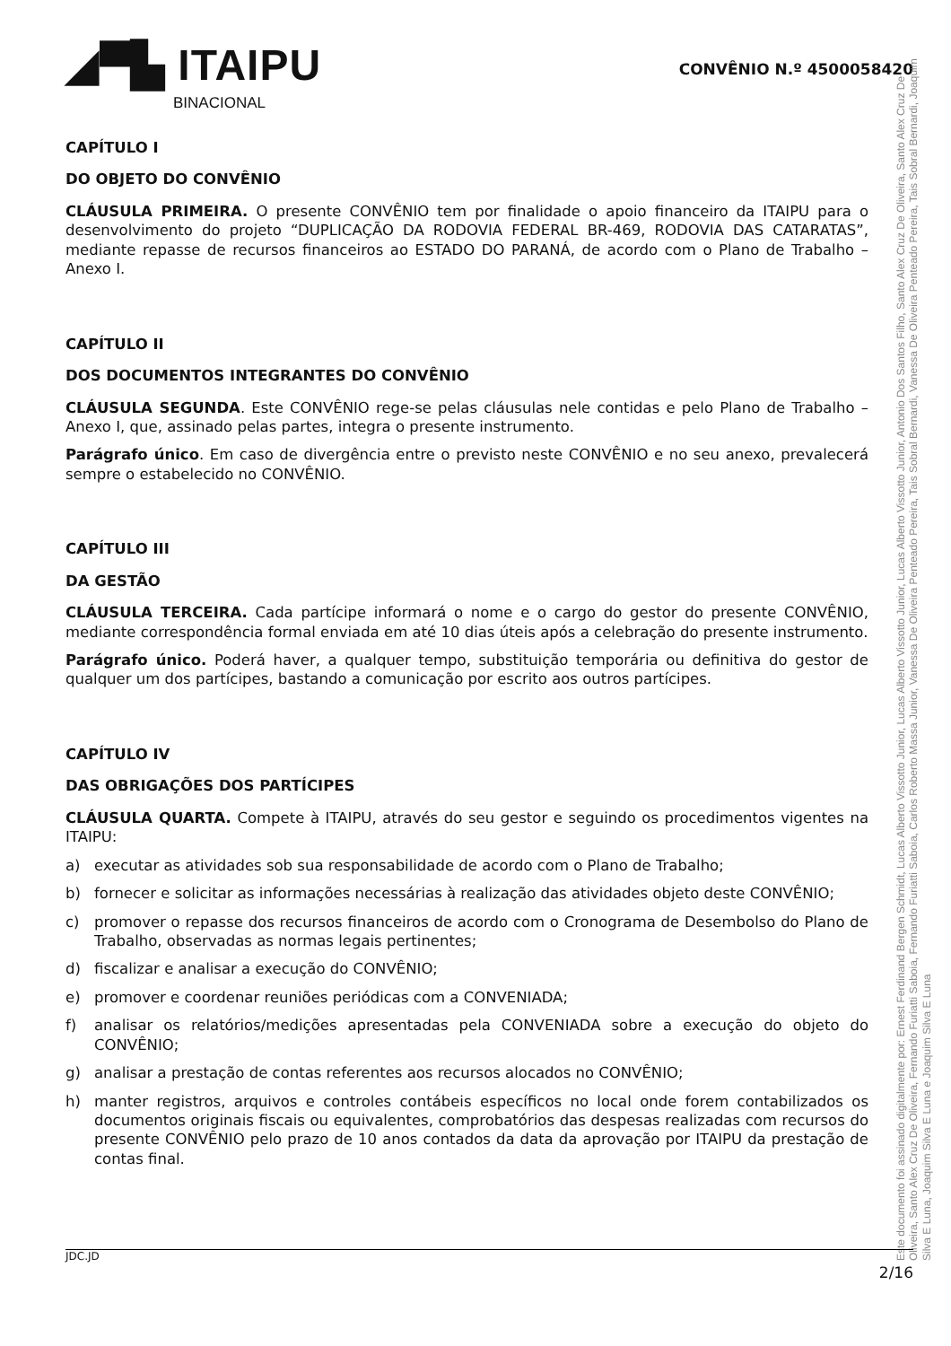◢▀▙ ITAIPU
BINACIONAL
CONVÊNIO N.º 4500058420
CAPÍTULO I
DO OBJETO DO CONVÊNIO
CLÁUSULA PRIMEIRA. O presente CONVÊNIO tem por finalidade o apoio financeiro da ITAIPU para o desenvolvimento do projeto “DUPLICAÇÃO DA RODOVIA FEDERAL BR-469, RODOVIA DAS CATARATAS”, mediante repasse de recursos financeiros ao ESTADO DO PARANÁ, de acordo com o Plano de Trabalho – Anexo I.
CAPÍTULO II
DOS DOCUMENTOS INTEGRANTES DO CONVÊNIO
CLÁUSULA SEGUNDA. Este CONVÊNIO rege-se pelas cláusulas nele contidas e pelo Plano de Trabalho – Anexo I, que, assinado pelas partes, integra o presente instrumento.
Parágrafo único. Em caso de divergência entre o previsto neste CONVÊNIO e no seu anexo, prevalecerá sempre o estabelecido no CONVÊNIO.
CAPÍTULO III
DA GESTÃO
CLÁUSULA TERCEIRA. Cada partícipe informará o nome e o cargo do gestor do presente CONVÊNIO, mediante correspondência formal enviada em até 10 dias úteis após a celebração do presente instrumento.
Parágrafo único. Poderá haver, a qualquer tempo, substituição temporária ou definitiva do gestor de qualquer um dos partícipes, bastando a comunicação por escrito aos outros partícipes.
CAPÍTULO IV
DAS OBRIGAÇÕES DOS PARTÍCIPES
CLÁUSULA QUARTA. Compete à ITAIPU, através do seu gestor e seguindo os procedimentos vigentes na ITAIPU:
a) executar as atividades sob sua responsabilidade de acordo com o Plano de Trabalho;
b) fornecer e solicitar as informações necessárias à realização das atividades objeto deste CONVÊNIO;
c) promover o repasse dos recursos financeiros de acordo com o Cronograma de Desembolso do Plano de Trabalho, observadas as normas legais pertinentes;
d) fiscalizar e analisar a execução do CONVÊNIO;
e) promover e coordenar reuniões periódicas com a CONVENIADA;
f) analisar os relatórios/medições apresentadas pela CONVENIADA sobre a execução do objeto do CONVÊNIO;
g) analisar a prestação de contas referentes aos recursos alocados no CONVÊNIO;
h) manter registros, arquivos e controles contábeis específicos no local onde forem contabilizados os documentos originais fiscais ou equivalentes, comprobatórios das despesas realizadas com recursos do presente CONVÊNIO pelo prazo de 10 anos contados da data da aprovação por ITAIPU da prestação de contas final.
Este documento foi assinado digitalmente por: Ernest Ferdinand Bergen Schmidt, Lucas Alberto Vissotto Junior, Lucas Alberto Vissotto Junior, Lucas Alberto Vissotto Junior, Antonio Dos Santos Filho, Santo Alex Cruz De Oliveira, Santo Alex Cruz De Oliveira, Santo Alex Cruz De Oliveira, Fernando Furiatti Saboia, Fernando Furiatti Saboia, Carlos Roberto Massa Junior, Vanessa De Oliveira Penteado Pereira, Tais Sobral Bernardi, Vanessa De Oliveira Penteado Pereira, Tais Sobral Bernardi, Joaquim Silva E Luna, Joaquim Silva E Luna e Joaquim Silva E Luna
JDC.JD 2/16